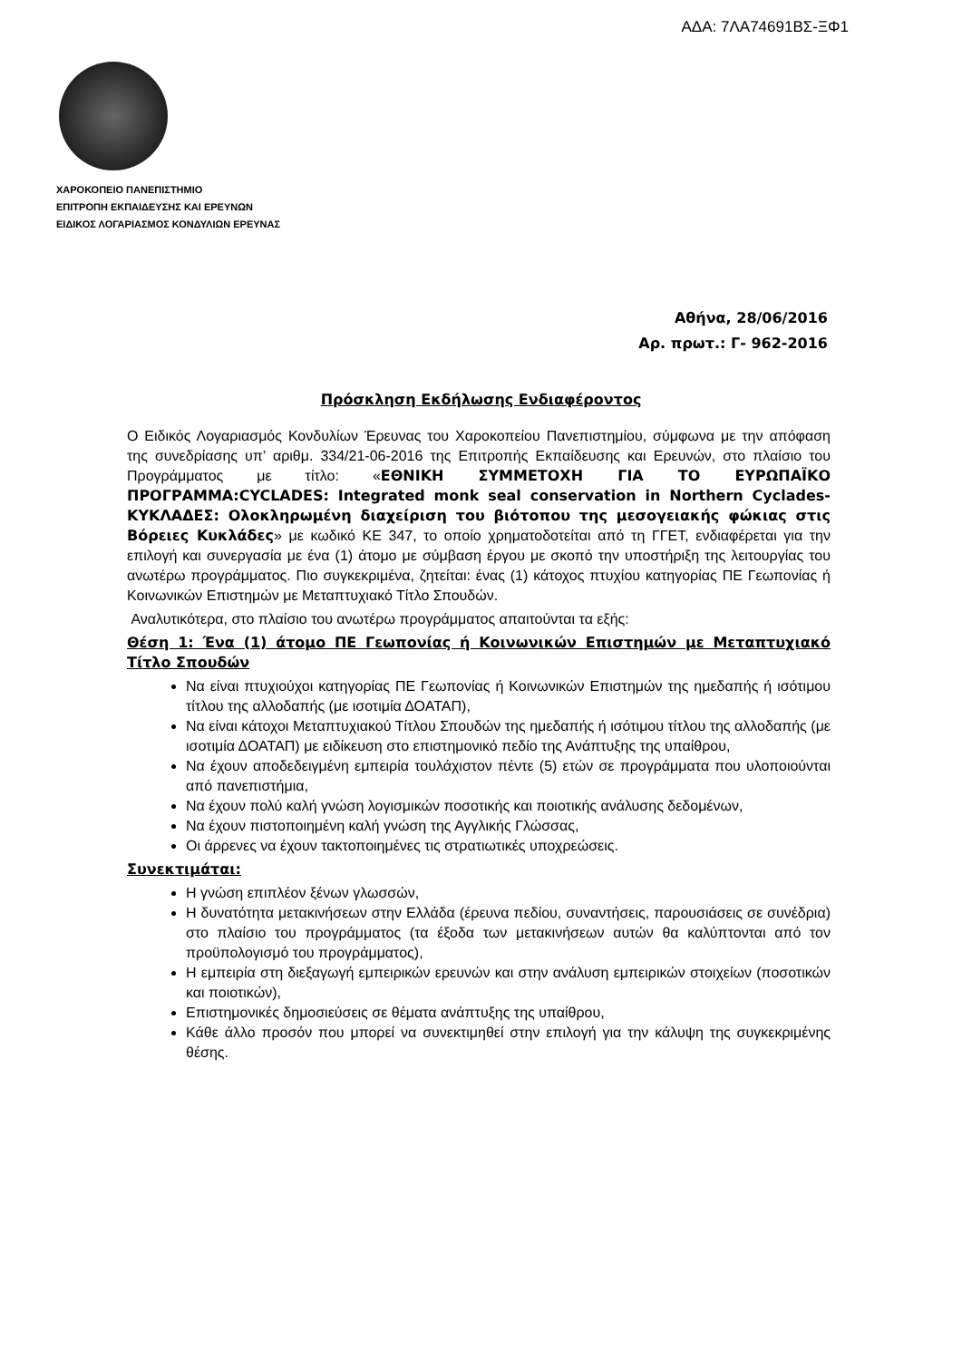ΑΔΑ: 7ΛΑ74691ΒΣ-ΞΦ1
ΧΑΡΟΚΟΠΕΙΟ ΠΑΝΕΠΙΣΤΗΜΙΟ
ΕΠΙΤΡΟΠΗ ΕΚΠΑΙΔΕΥΣΗΣ ΚΑΙ ΕΡΕΥΝΩΝ
ΕΙΔΙΚΟΣ ΛΟΓΑΡΙΑΣΜΟΣ ΚΟΝΔΥΛΙΩΝ ΕΡΕΥΝΑΣ
Αθήνα, 28/06/2016
Αρ. πρωτ.: Γ- 962-2016
Πρόσκληση Εκδήλωσης Ενδιαφέροντος
Ο Ειδικός Λογαριασμός Κονδυλίων Έρευνας του Χαροκοπείου Πανεπιστημίου, σύμφωνα με την απόφαση της συνεδρίασης υπ’ αριθμ. 334/21-06-2016 της Επιτροπής Εκπαίδευσης και Ερευνών, στο πλαίσιο του Προγράμματος με τίτλο: «ΕΘΝΙΚΗ ΣΥΜΜΕΤΟΧΗ ΓΙΑ ΤΟ ΕΥΡΩΠΑΪΚΟ ΠΡΟΓΡΑΜΜΑ:CYCLADES: Integrated monk seal conservation in Northern Cyclades- ΚΥΚΛΑΔΕΣ: Ολοκληρωμένη διαχείριση του βιότοπου της μεσογειακής φώκιας στις Βόρειες Κυκλάδες» με κωδικό ΚΕ 347, το οποίο χρηματοδοτείται από τη ΓΓΕΤ, ενδιαφέρεται για την επιλογή και συνεργασία με ένα (1) άτομο με σύμβαση έργου με σκοπό την υποστήριξη της λειτουργίας του ανωτέρω προγράμματος. Πιο συγκεκριμένα, ζητείται: ένας (1) κάτοχος πτυχίου κατηγορίας ΠΕ Γεωπονίας ή Κοινωνικών Επιστημών με Μεταπτυχιακό Τίτλο Σπουδών.
Αναλυτικότερα, στο πλαίσιο του ανωτέρω προγράμματος απαιτούνται τα εξής:
Θέση 1: Ένα (1) άτομο ΠΕ Γεωπονίας ή Κοινωνικών Επιστημών με Μεταπτυχιακό Τίτλο Σπουδών
Να είναι πτυχιούχοι κατηγορίας ΠΕ Γεωπονίας ή Κοινωνικών Επιστημών της ημεδαπής ή ισότιμου τίτλου της αλλοδαπής (με ισοτιμία ΔΟΑΤΑΠ),
Να είναι κάτοχοι Μεταπτυχιακού Τίτλου Σπουδών της ημεδαπής ή ισότιμου τίτλου της αλλοδαπής (με ισοτιμία ΔΟΑΤΑΠ) με ειδίκευση στο επιστημονικό πεδίο της Ανάπτυξης της υπαίθρου,
Να έχουν αποδεδειγμένη εμπειρία τουλάχιστον πέντε (5) ετών σε προγράμματα που υλοποιούνται από πανεπιστήμια,
Να έχουν πολύ καλή γνώση λογισμικών ποσοτικής και ποιοτικής ανάλυσης δεδομένων,
Να έχουν πιστοποιημένη καλή γνώση της Αγγλικής Γλώσσας,
Οι άρρενες να έχουν τακτοποιημένες τις στρατιωτικές υποχρεώσεις.
Συνεκτιμάται:
Η γνώση επιπλέον ξένων γλωσσών,
Η δυνατότητα μετακινήσεων στην Ελλάδα (έρευνα πεδίου, συναντήσεις, παρουσιάσεις σε συνέδρια) στο πλαίσιο του προγράμματος (τα έξοδα των μετακινήσεων αυτών θα καλύπτονται από τον προϋπολογισμό του προγράμματος),
Η εμπειρία στη διεξαγωγή εμπειρικών ερευνών και στην ανάλυση εμπειρικών στοιχείων (ποσοτικών και ποιοτικών),
Επιστημονικές δημοσιεύσεις σε θέματα ανάπτυξης της υπαίθρου,
Κάθε άλλο προσόν που μπορεί να συνεκτιμηθεί στην επιλογή για την κάλυψη της συγκεκριμένης θέσης.